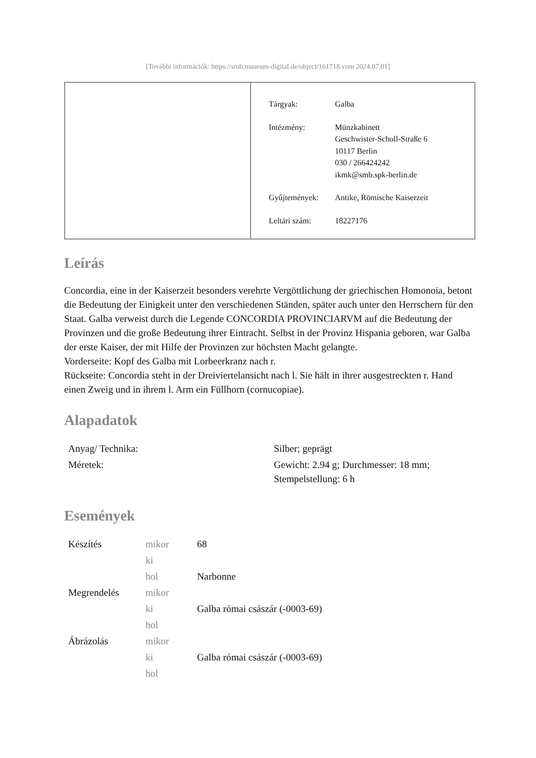[További információk: https://smb.museum-digital.de/object/161718 vom 2024.07.01]
| Tárgyak: | Galba |
| Intézmény: | Münzkabinett Geschwister-Scholl-Straße 6 10117 Berlin 030 / 266424242 ikmk@smb.spk-berlin.de |
| Gyűjtemények: | Antike, Römische Kaiserzeit |
| Leltári szám: | 18227176 |
Leírás
Concordia, eine in der Kaiserzeit besonders verehrte Vergöttlichung der griechischen Homonoia, betont die Bedeutung der Einigkeit unter den verschiedenen Ständen, später auch unter den Herrschern für den Staat. Galba verweist durch die Legende CONCORDIA PROVINCIARVM auf die Bedeutung der Provinzen und die große Bedeutung ihrer Eintracht. Selbst in der Provinz Hispania geboren, war Galba der erste Kaiser, der mit Hilfe der Provinzen zur höchsten Macht gelangte.
Vorderseite: Kopf des Galba mit Lorbeerkranz nach r.
Rückseite: Concordia steht in der Dreiviertelansicht nach l. Sie hält in ihrer ausgestreckten r. Hand einen Zweig und in ihrem l. Arm ein Füllhorn (cornucopiae).
Alapadatok
| Anyag/ Technika: | Silber; geprägt |
| Méretek: | Gewicht: 2.94 g; Durchmesser: 18 mm; Stempelstellung: 6 h |
Események
| Készítés | mikor | 68 |
| | ki | |
| | hol | Narbonne |
| Megrendelés | mikor | |
| | ki | Galba római császár (-0003-69) |
| | hol | |
| Ábrázolás | mikor | |
| | ki | Galba római császár (-0003-69) |
| | hol | |